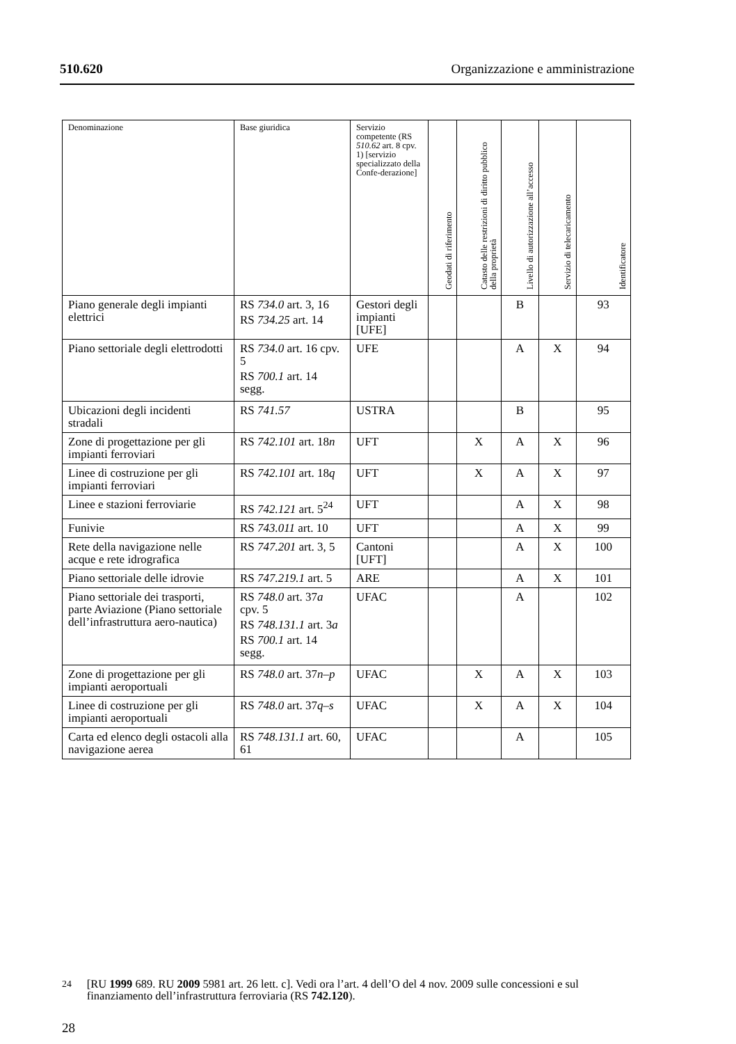510.620 Organizzazione e amministrazione
| Denominazione | Base giuridica | Servizio competente (RS 510.62 art. 8 cpv. 1) [servizio specializzato della Confe-derazione] | Geodati di riferimento | Catasto delle restrizioni di diritto pubblico della proprietà | Livello di autorizzazione all’accesso | Servizio di telecaricamento | Identificatore |
| --- | --- | --- | --- | --- | --- | --- | --- |
| Piano generale degli impianti elettrici | RS 734.0 art. 3, 16 RS 734.25 art. 14 | Gestori degli impianti [UFE] | | | B | | 93 |
| Piano settoriale degli elettrodotti | RS 734.0 art. 16 cpv. 5 RS 700.1 art. 14 segg. | UFE | | | A | X | 94 |
| Ubicazioni degli incidenti stradali | RS 741.57 | USTRA | | | B | | 95 |
| Zone di progettazione per gli impianti ferroviari | RS 742.101 art. 18 n | UFT | | X | A | X | 96 |
| Linee di costruzione per gli impianti ferroviari | RS 742.101 art. 18 q | UFT | | X | A | X | 97 |
| Linee e stazioni ferroviarie | RS 742.121 art. 5<sup>24</sup> | UFT | | | A | X | 98 |
| Funivie | RS 743.011 art. 10 | UFT | | | A | X | 99 |
| Rete della navigazione nelle acque e rete idrografica | RS 747.201 art. 3, 5 | Cantoni [UFT] | | | A | X | 100 |
| Piano settoriale delle idrovie | RS 747.219.1 art. 5 | ARE | | | A | X | 101 |
| Piano settoriale dei trasporti, parte Aviazione (Piano settoriale dell’infrastruttura aero-nautica) | RS 748.0 art. 37 a cpv. 5 RS 748.131.1 art. 3 a RS 700.1 art. 14 segg. | UFAC | | | A | | 102 |
| Zone di progettazione per gli impianti aeroportuali | RS 748.0 art. 37 n–p | UFAC | | X | A | X | 103 |
| Linee di costruzione per gli impianti aeroportuali | RS 748.0 art. 37 q–s | UFAC | | X | A | X | 104 |
| Carta ed elenco degli ostacoli alla navigazione aerea | RS 748.131.1 art. 60, 61 | UFAC | | | A | | 105 |
<sup>24</sup> [RU 1999 689. RU 2009 5981 art. 26 lett. c]. Vedi ora l’art. 4 dell’O del 4 nov. 2009 sulle concessioni e sul finanziamento dell’infrastruttura ferroviaria (RS 742.120).
28